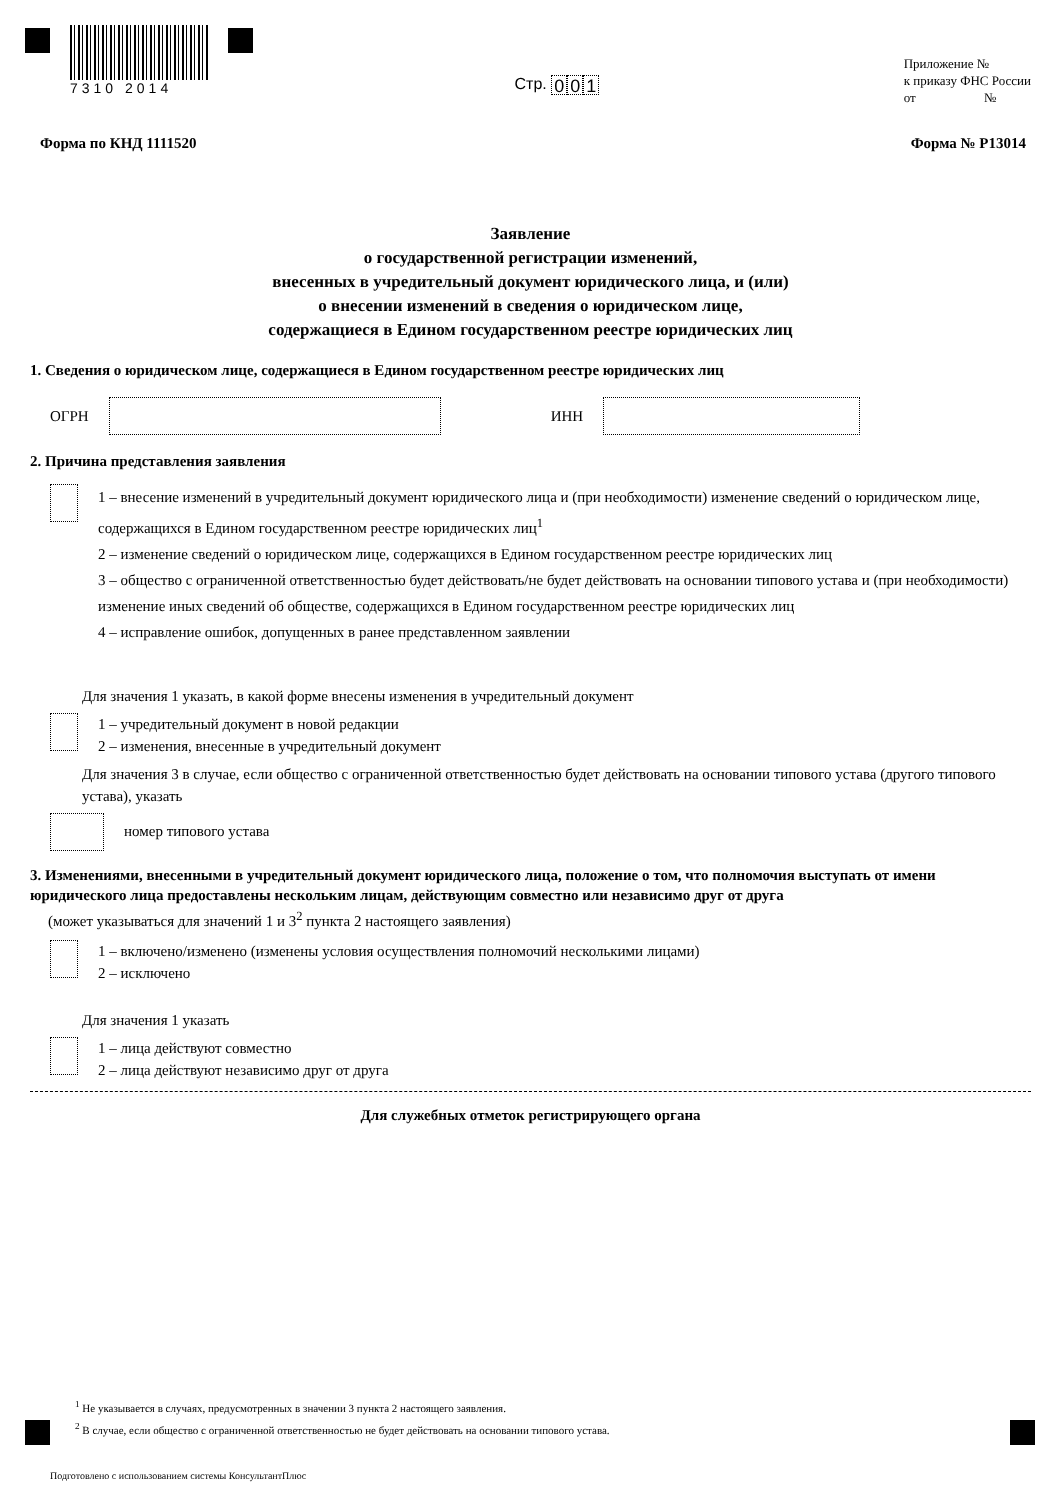7310 2014
Стр. 0 0 1
Приложение №
к приказу ФНС России
от №
Форма по КНД 1111520 Форма № Р13014
Заявление
о государственной регистрации изменений,
внесенных в учредительный документ юридического лица, и (или)
о внесении изменений в сведения о юридическом лице,
содержащиеся в Едином государственном реестре юридических лиц
1. Сведения о юридическом лице, содержащиеся в Едином государственном реестре юридических лиц
ОГРН ИНН
2. Причина представления заявления
1 – внесение изменений в учредительный документ юридического лица и (при необходимости) изменение сведений о юридическом лице, содержащихся в Едином государственном реестре юридических лиц<sup>1</sup>
2 – изменение сведений о юридическом лице, содержащихся в Едином государственном реестре юридических лиц
3 – общество с ограниченной ответственностью будет действовать/не будет действовать на основании типового устава и (при необходимости) изменение иных сведений об обществе, содержащихся в Едином государственном реестре юридических лиц
4 – исправление ошибок, допущенных в ранее представленном заявлении
Для значения 1 указать, в какой форме внесены изменения в учредительный документ
1 – учредительный документ в новой редакции
2 – изменения, внесенные в учредительный документ
Для значения 3 в случае, если общество с ограниченной ответственностью будет действовать на основании типового устава (другого типового устава), указать
номер типового устава
3. Изменениями, внесенными в учредительный документ юридического лица, положение о том, что полномочия выступать от имени юридического лица предоставлены нескольким лицам, действующим совместно или независимо друг от друга
(может указываться для значений 1 и 3<sup>2</sup> пункта 2 настоящего заявления)
1 – включено/изменено (изменены условия осуществления полномочий несколькими лицами)
2 – исключено
Для значения 1 указать
1 – лица действуют совместно
2 – лица действуют независимо друг от друга
Для служебных отметок регистрирующего органа
<sup>1</sup> Не указывается в случаях, предусмотренных в значении 3 пункта 2 настоящего заявления.
<sup>2</sup> В случае, если общество с ограниченной ответственностью не будет действовать на основании типового устава.
Подготовлено с использованием системы КонсультантПлюс